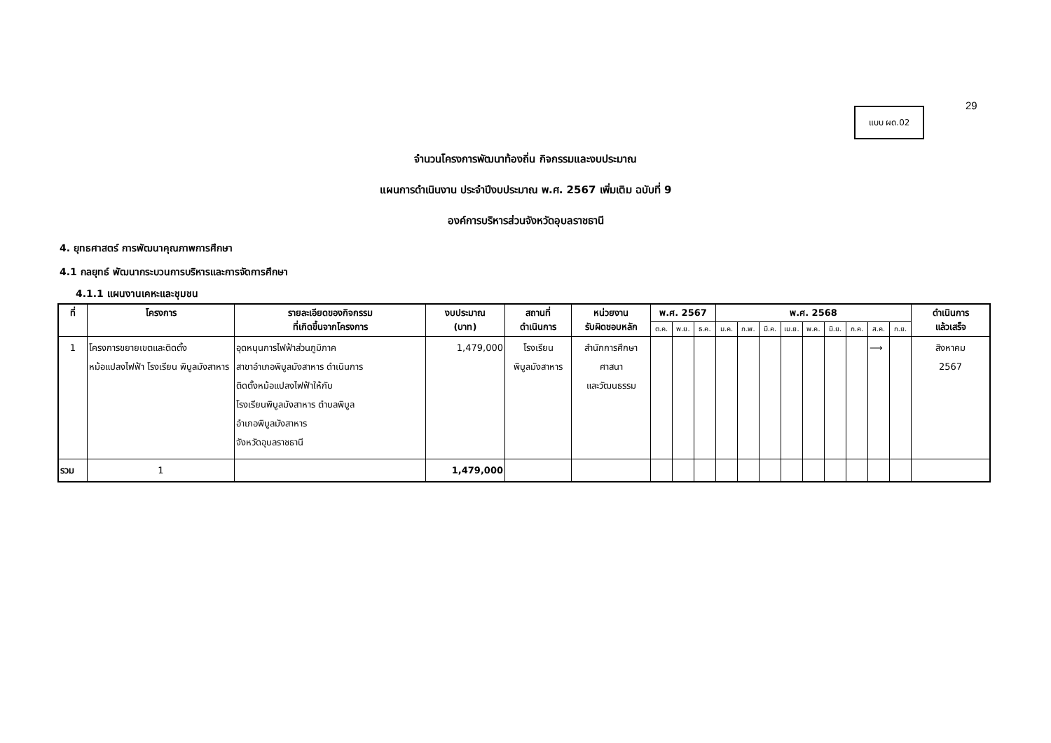29
แบบ ผด.02
จำนวนโครงการพัฒนาท้องถิ่น กิจกรรมและงบประมาณ
แผนการดำเนินงาน ประจำปีงบประมาณ พ.ศ. 2567 เพิ่มเติม ฉบับที่ 9
องค์การบริหารส่วนจังหวัดอุบลราชธานี
4. ยุทธศาสตร์ การพัฒนาคุณภาพการศึกษา
4.1 กลยุทธ์ พัฒนากระบวนการบริหารและการจัดการศึกษา
4.1.1 แผนงานเคหะและชุมชน
| ที่ | โครงการ | รายละเอียดของกิจกรรม ที่เกิดขึ้นจากโครงการ | งบประมาณ (บาท) | สถานที่ ดำเนินการ | หน่วยงาน รับผิดชอบหลัก | พ.ศ. 2567 | | | พ.ศ. 2568 | | | | | | | | | ดำเนินการ แล้วเสร็จ |
| --- | --- | --- | --- | --- | --- | --- | --- | --- | --- | --- | --- | --- | --- | --- | --- | --- | --- | --- |
| | | | | | | ต.ค. | พ.ย. | ธ.ค. | ม.ค. | ก.พ. | มี.ค. | เม.ย. | พ.ค. | มิ.ย. | ก.ค. | ส.ค. | ก.ย. | |
| 1 | โครงการขยายเขตและติดตั้ง หม้อแปลงไฟฟ้า โรงเรียน พิบูลมังสาหาร | อุดหนุนการไฟฟ้าส่วนภูมิภาค สาขาอำเภอพิบูลมังสาหาร ดำเนินการ ติดตั้งหม้อแปลงไฟฟ้าให้กับ โรงเรียนพิบูลมังสาหาร ตำบลพิบูล อำเภอพิบูลมังสาหาร จังหวัดอุบลราชธานี | 1,479,000 | โรงเรียน พิบูลมังสาหาร | สำนักการศึกษา ศาสนา และวัฒนธรรม | | | | | | | | | | | ⟶ | | สิงหาคม 2567 |
| รวม | 1 | | 1,479,000 | | | | | | | | | | | | | | | |